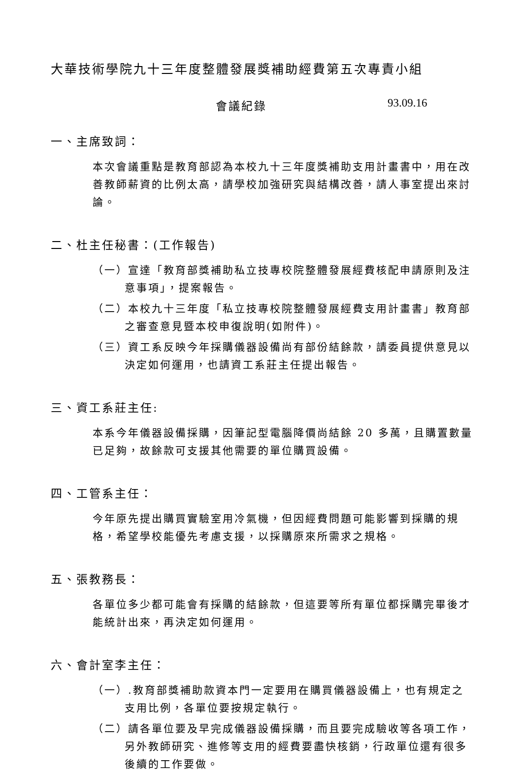大華技術學院九十三年度整體發展獎補助經費第五次專責小組
會議紀錄 93.09.16
一、主席致詞：
本次會議重點是教育部認為本校九十三年度獎補助支用計畫書中，用在改善教師薪資的比例太高，請學校加強研究與結構改善，請人事室提出來討論。
二、杜主任秘書：(工作報告)
（一）宣達「教育部獎補助私立技專校院整體發展經費核配申請原則及注意事項」，提案報告。
（二）本校九十三年度「私立技專校院整體發展經費支用計畫書」教育部之審查意見暨本校申復說明(如附件)。
（三）資工系反映今年採購儀器設備尚有部份結餘款，請委員提供意見以決定如何運用，也請資工系莊主任提出報告。
三、資工系莊主任:
本系今年儀器設備採購，因筆記型電腦降價尚結餘 20 多萬，且購置數量已足夠，故餘款可支援其他需要的單位購買設備。
四、工管系主任：
今年原先提出購買實驗室用冷氣機，但因經費問題可能影響到採購的規格，希望學校能優先考慮支援，以採購原來所需求之規格。
五、張教務長：
各單位多少都可能會有採購的結餘款，但這要等所有單位都採購完畢後才能統計出來，再決定如何運用。
六、會計室李主任：
（一）.教育部獎補助款資本門一定要用在購買儀器設備上，也有規定之支用比例，各單位要按規定執行。
（二）請各單位要及早完成儀器設備採購，而且要完成驗收等各項工作，另外教師研究、進修等支用的經費要盡快核銷，行政單位還有很多後續的工作要做。